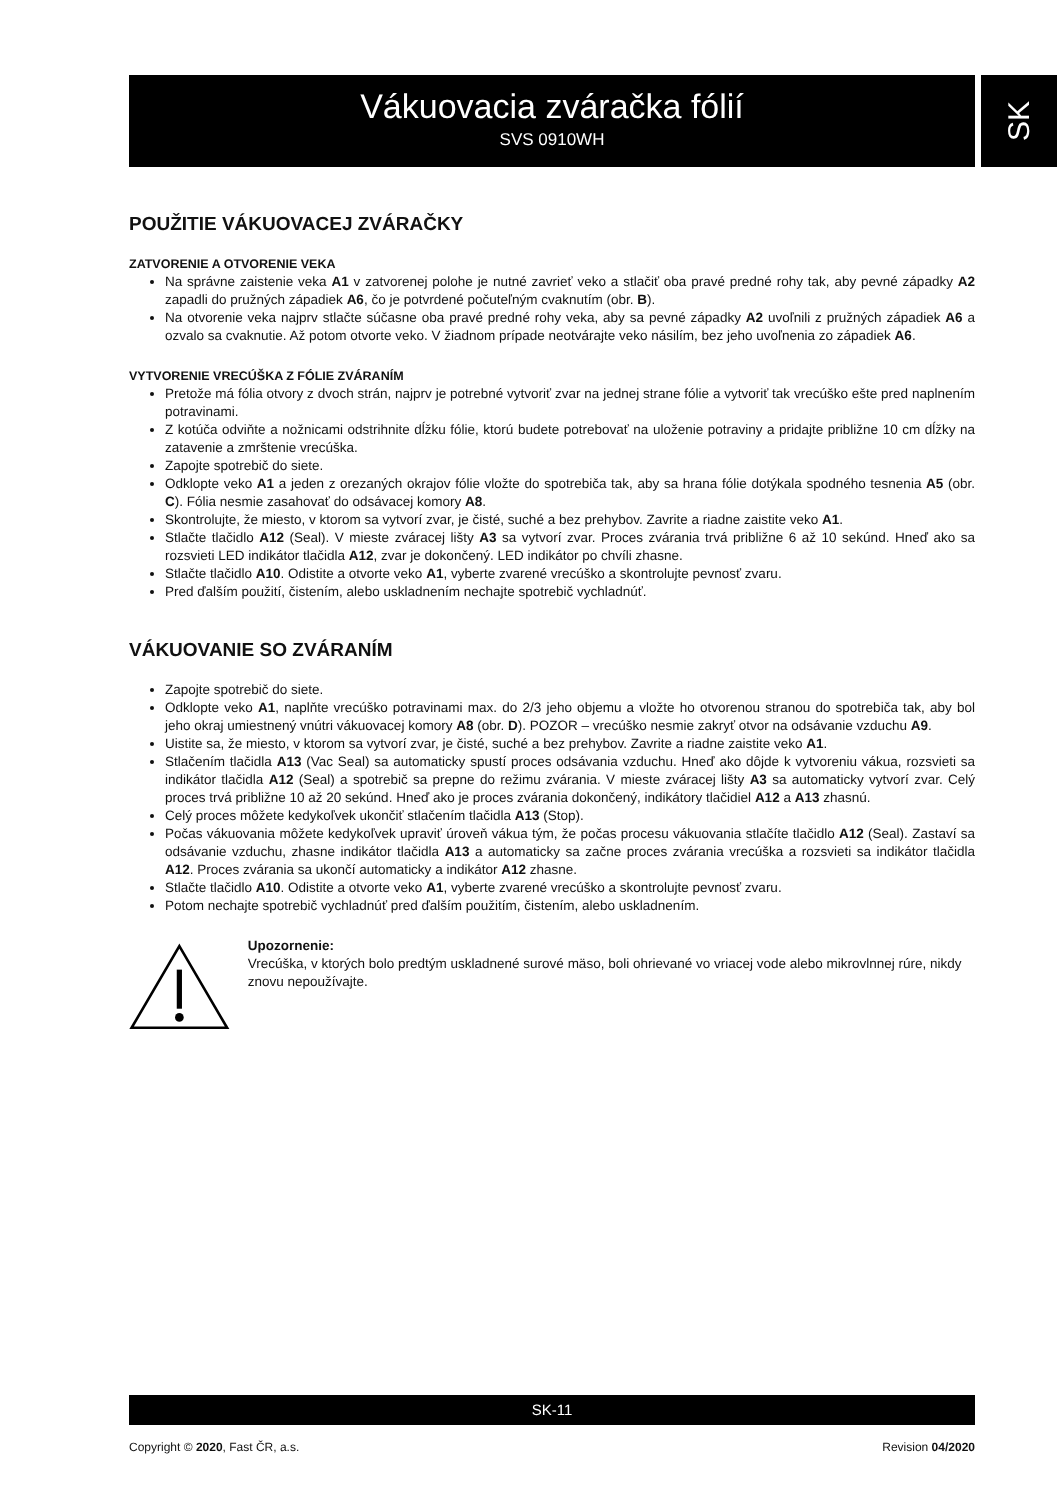Vákuovacia zváračka fólií
SVS 0910WH
SK
POUŽITIE VÁKUOVACEJ ZVÁRAČKY
ZATVORENIE A OTVORENIE VEKA
Na správne zaistenie veka A1 v zatvorenej polohe je nutné zavrieť veko a stlačiť oba pravé predné rohy tak, aby pevné západky A2 zapadli do pružných západiek A6, čo je potvrdené počuteľným cvaknutím (obr. B).
Na otvorenie veka najprv stlačte súčasne oba pravé predné rohy veka, aby sa pevné západky A2 uvoľnili z pružných západiek A6 a ozvalo sa cvaknutie. Až potom otvorte veko. V žiadnom prípade neotvárajte veko násilím, bez jeho uvoľnenia zo západiek A6.
VYTVORENIE VRECÚŠKA Z FÓLIE ZVÁRANÍM
Pretože má fólia otvory z dvoch strán, najprv je potrebné vytvoriť zvar na jednej strane fólie a vytvoriť tak vrecúško ešte pred naplnením potravinami.
Z kotúča odviňte a nožnicami odstrihnite dĺžku fólie, ktorú budete potrebovať na uloženie potraviny a pridajte približne 10 cm dĺžky na zatavenie a zmrštenie vrecúška.
Zapojte spotrebič do siete.
Odklopte veko A1 a jeden z orezaných okrajov fólie vložte do spotrebiča tak, aby sa hrana fólie dotýkala spodného tesnenia A5 (obr. C). Fólia nesmie zasahovať do odsávacej komory A8.
Skontrolujte, že miesto, v ktorom sa vytvorí zvar, je čisté, suché a bez prehybov. Zavrite a riadne zaistite veko A1.
Stlačte tlačidlo A12 (Seal). V mieste zváracej lišty A3 sa vytvorí zvar. Proces zvárania trvá približne 6 až 10 sekúnd. Hneď ako sa rozsvieti LED indikátor tlačidla A12, zvar je dokončený. LED indikátor po chvíli zhasne.
Stlačte tlačidlo A10. Odistite a otvorte veko A1, vyberte zvarené vrecúško a skontrolujte pevnosť zvaru.
Pred ďalším použití, čistením, alebo uskladnením nechajte spotrebič vychladnúť.
VÁKUOVANIE SO ZVÁRANÍM
Zapojte spotrebič do siete.
Odklopte veko A1, naplňte vrecúško potravinami max. do 2/3 jeho objemu a vložte ho otvorenou stranou do spotrebiča tak, aby bol jeho okraj umiestnený vnútri vákuovacej komory A8 (obr. D). POZOR – vrecúško nesmie zakryť otvor na odsávanie vzduchu A9.
Uistite sa, že miesto, v ktorom sa vytvorí zvar, je čisté, suché a bez prehybov. Zavrite a riadne zaistite veko A1.
Stlačením tlačidla A13 (Vac Seal) sa automaticky spustí proces odsávania vzduchu. Hneď ako dôjde k vytvoreniu vákua, rozsvieti sa indikátor tlačidla A12 (Seal) a spotrebič sa prepne do režimu zvárania. V mieste zváracej lišty A3 sa automaticky vytvorí zvar. Celý proces trvá približne 10 až 20 sekúnd. Hneď ako je proces zvárania dokončený, indikátory tlačidiel A12 a A13 zhasnú.
Celý proces môžete kedykoľvek ukončiť stlačením tlačidla A13 (Stop).
Počas vákuovania môžete kedykoľvek upraviť úroveň vákua tým, že počas procesu vákuovania stlačíte tlačidlo A12 (Seal). Zastaví sa odsávanie vzduchu, zhasne indikátor tlačidla A13 a automaticky sa začne proces zvárania vrecúška a rozsvieti sa indikátor tlačidla A12. Proces zvárania sa ukončí automaticky a indikátor A12 zhasne.
Stlačte tlačidlo A10. Odistite a otvorte veko A1, vyberte zvarené vrecúško a skontrolujte pevnosť zvaru.
Potom nechajte spotrebič vychladnúť pred ďalším použitím, čistením, alebo uskladnením.
Upozornenie:
Vrecúška, v ktorých bolo predtým uskladnené surové mäso, boli ohrievané vo vriacej vode alebo mikrovlnnej rúre, nikdy znovu nepoužívajte.
SK-11
Copyright © 2020, Fast ČR, a.s. Revision 04/2020